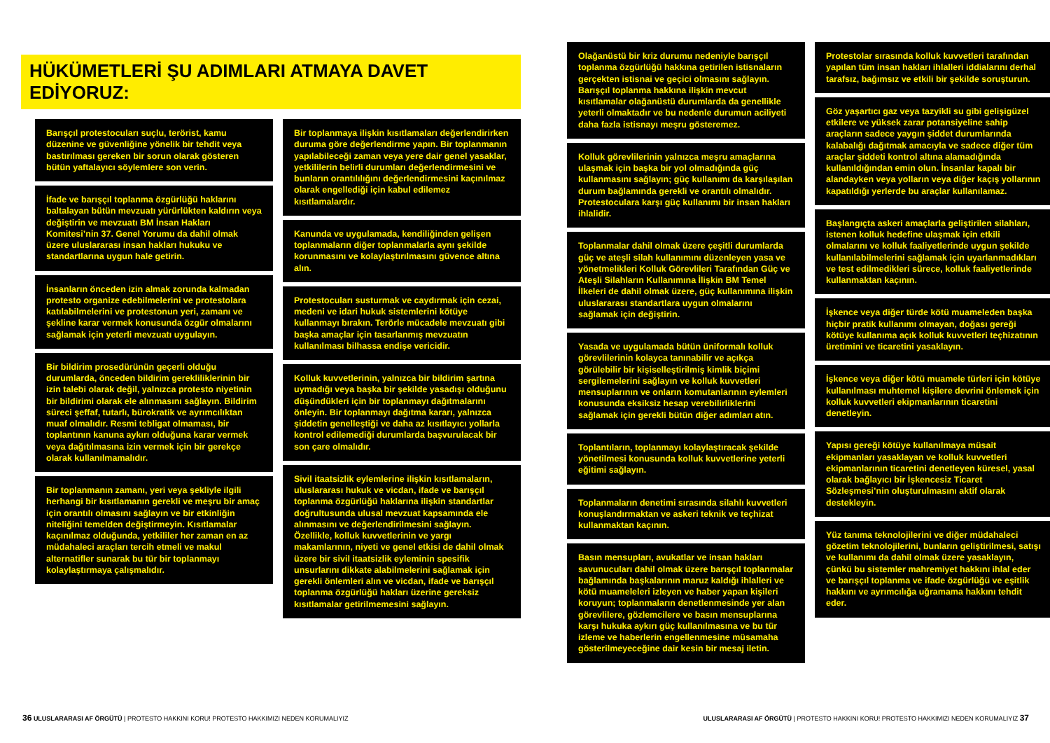HÜKÜMETLERİ ŞU ADIMLARI ATMAYA DAVET EDİYORUZ:
Barışçıl protestocuları suçlu, terörist, kamu düzenine ve güvenliğine yönelik bir tehdit veya bastırılması gereken bir sorun olarak gösteren bütün yaftalayıcı söylemlere son verin.
İfade ve barışçıl toplanma özgürlüğü haklarını baltalayan bütün mevzuatı yürürlükten kaldırın veya değiştirin ve mevzuatı BM İnsan Hakları Komitesi’nin 37. Genel Yorumu da dahil olmak üzere uluslararası insan hakları hukuku ve standartlarına uygun hale getirin.
İnsanların önceden izin almak zorunda kalmadan protesto organize edebilmelerini ve protestolara katılabilmelerini ve protestonun yeri, zamanı ve şekline karar vermek konusunda özgür olmalarını sağlamak için yeterli mevzuatı uygulayın.
Bir bildirim prosedürünün geçerli olduğu durumlarda, önceden bildirim gerekliliklerinin bir izin talebi olarak değil, yalnızca protesto niyetinin bir bildirimi olarak ele alınmasını sağlayın. Bildirim süreci şeffaf, tutarlı, bürokratik ve ayrımcılıktan muaf olmalıdır. Resmi tebligat olmaması, bir toplantının kanuna aykırı olduğuna karar vermek veya dağıtılmasına izin vermek için bir gerekçe olarak kullanılmamalıdır.
Bir toplanmanın zamanı, yeri veya şekliyle ilgili herhangi bir kısıtlamanın gerekli ve meşru bir amaç için orantılı olmasını sağlayın ve bir etkinliğin niteliğini temelden değiştirmeyin. Kısıtlamalar kaçınılmaz olduğunda, yetkililer her zaman en az müdahaleci araçları tercih etmeli ve makul alternatifler sunarak bu tür bir toplanmayı kolaylaştırmaya çalışmalıdır.
Bir toplanmaya ilişkin kısıtlamaları değerlendirirken duruma göre değerlendirme yapın. Bir toplanmanın yapılabileceği zaman veya yere dair genel yasaklar, yetkililerin belirli durumları değerlendirmesini ve bunların orantılılığını değerlendirmesini kaçınılmaz olarak engellediği için kabul edilemez kısıtlamalardır.
Kanunda ve uygulamada, kendiliğinden gelişen toplanmaların diğer toplanmalarla aynı şekilde korunmasını ve kolaylaştırılmasını güvence altına alın.
Protestocuları susturmak ve caydırmak için cezai, medeni ve idari hukuk sistemlerini kötüye kullanmayı bırakın. Terörle mücadele mevzuatı gibi başka amaçlar için tasarlanmış mevzuatın kullanılması bilhassa endişe vericidir.
Kolluk kuvvetlerinin, yalnızca bir bildirim şartına uymadığı veya başka bir şekilde yasadışı olduğunu düşündükleri için bir toplanmayı dağıtmalarını önleyin. Bir toplanmayı dağıtma kararı, yalnızca şiddetin genelleştiği ve daha az kısıtlayıcı yollarla kontrol edilemediği durumlarda başvurulacak bir son çare olmalıdır.
Sivil itaatsizlik eylemlerine ilişkin kısıtlamaların, uluslararası hukuk ve vicdan, ifade ve barışçıl toplanma özgürlüğü haklarına ilişkin standartlar doğrultusunda ulusal mevzuat kapsamında ele alınmasını ve değerlendirilmesini sağlayın. Özellikle, kolluk kuvvetlerinin ve yargı makamlarının, niyeti ve genel etkisi de dahil olmak üzere bir sivil itaatsizlik eyleminin spesifik unsurlarını dikkate alabilmelerini sağlamak için gerekli önlemleri alın ve vicdan, ifade ve barışçıl toplanma özgürlüğü hakları üzerine gereksiz kısıtlamalar getirilmemesini sağlayın.
Olağanüstü bir kriz durumu nedeniyle barışçıl toplanma özgürlüğü hakkına getirilen istisnaların gerçekten istisnai ve geçici olmasını sağlayın. Barışçıl toplanma hakkına ilişkin mevcut kısıtlamalar olağanüstü durumlarda da genellikle yeterli olmaktadır ve bu nedenle durumun aciliyeti daha fazla istisnayı meşru gösteremez.
Kolluk görevlilerinin yalnızca meşru amaçlarına ulaşmak için başka bir yol olmadığında güç kullanmasını sağlayın; güç kullanımı da karşılaşılan durum bağlamında gerekli ve orantılı olmalıdır. Protestoculara karşı güç kullanımı bir insan hakları ihlalidir.
Toplanmalar dahil olmak üzere çeşitli durumlarda güç ve ateşli silah kullanımını düzenleyen yasa ve yönetmelikleri Kolluk Görevlileri Tarafından Güç ve Ateşli Silahların Kullanımına İlişkin BM Temel İlkeleri de dahil olmak üzere, güç kullanımına ilişkin uluslararası standartlara uygun olmalarını sağlamak için değiştirin.
Yasada ve uygulamada bütün üniformalı kolluk görevlilerinin kolayca tanınabilir ve açıkça görülebilir bir kişiselleştirilmiş kimlik biçimi sergilemelerini sağlayın ve kolluk kuvvetleri mensuplarının ve onların komutanlarının eylemleri konusunda eksiksiz hesap verebilirliklerini sağlamak için gerekli bütün diğer adımları atın.
Toplantıların, toplanmayı kolaylaştıracak şekilde yönetilmesi konusunda kolluk kuvvetlerine yeterli eğitimi sağlayın.
Toplanmaların denetimi sırasında silahlı kuvvetleri konuşlandırmaktan ve askeri teknik ve teçhizat kullanmaktan kaçının.
Basın mensupları, avukatlar ve insan hakları savunucuları dahil olmak üzere barışçıl toplanmalar bağlamında başkalarının maruz kaldığı ihlalleri ve kötü muameleleri izleyen ve haber yapan kişileri koruyun; toplanmaların denetlenmesinde yer alan görevlilere, gözlemcilere ve basın mensuplarına karşı hukuka aykırı güç kullanılmasına ve bu tür izleme ve haberlerin engellenmesine müsamaha gösterilmeyeceğine dair kesin bir mesaj iletin.
Protestolar sırasında kolluk kuvvetleri tarafından yapılan tüm insan hakları ihlalleri iddialarını derhal tarafsız, bağımsız ve etkili bir şekilde soruşturun.
Göz yaşartıcı gaz veya tazyikli su gibi gelişigüzel etkilere ve yüksek zarar potansiyeline sahip araçların sadece yaygın şiddet durumlarında kalabalığı dağıtmak amacıyla ve sadece diğer tüm araçlar şiddeti kontrol altına alamadığında kullanıldığından emin olun. İnsanlar kapalı bir alandayken veya yolların veya diğer kaçış yollarının kapatıldığı yerlerde bu araçlar kullanılamaz.
Başlangıçta askeri amaçlarla geliştirilen silahları, istenen kolluk hedefine ulaşmak için etkili olmalarını ve kolluk faaliyetlerinde uygun şekilde kullanılabilmelerini sağlamak için uyarlanmadıkları ve test edilmedikleri sürece, kolluk faaliyetlerinde kullanmaktan kaçının.
İşkence veya diğer türde kötü muameleden başka hiçbir pratik kullanımı olmayan, doğası gereği kötüye kullanıma açık kolluk kuvvetleri teçhizatının üretimini ve ticaretini yasaklayın.
İşkence veya diğer kötü muamele türleri için kötüye kullanılması muhtemel kişilere devrini önlemek için kolluk kuvvetleri ekipmanlarının ticaretini denetleyin.
Yapısı gereği kötüye kullanılmaya müsait ekipmanları yasaklayan ve kolluk kuvvetleri ekipmanlarının ticaretini denetleyen küresel, yasal olarak bağlayıcı bir İşkencesiz Ticaret Sözleşmesi’nin oluşturulmasını aktif olarak destekleyin.
Yüz tanıma teknolojilerini ve diğer müdahaleci gözetim teknolojilerini, bunların geliştirilmesi, satışı ve kullanımı da dahil olmak üzere yasaklayın, çünkü bu sistemler mahremiyet hakkını ihlal eder ve barışçıl toplanma ve ifade özgürlüğü ve eşitlik hakkını ve ayrımcılığa uğramama hakkını tehdit eder.
36 ULUSLARARASI AF ÖRGÜTÜ | PROTESTO HAKKINI KORU! PROTESTO HAKKIMIZI NEDEN KORUMALIYIZ
ULUSLARARASI AF ÖRGÜTÜ | PROTESTO HAKKINI KORU! PROTESTO HAKKIMIZI NEDEN KORUMALIYIZ 37